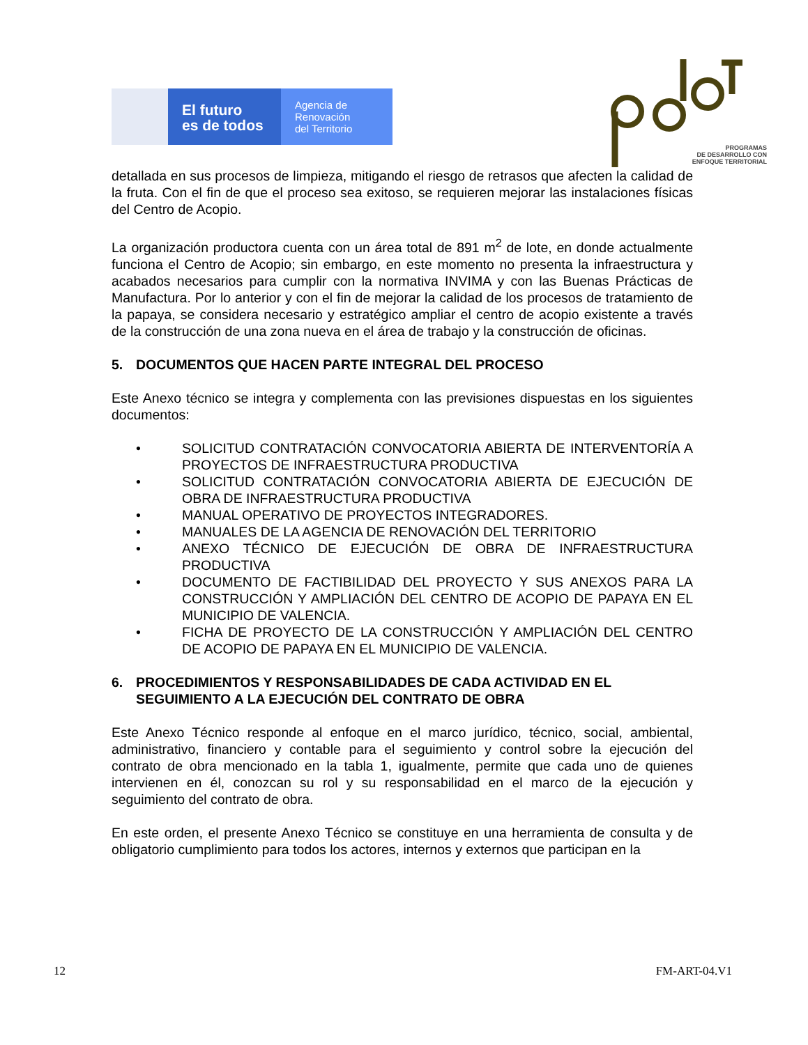El futuro
es de todos
Agencia de
Renovación
del Territorio
PROGRAMAS
DE DESARROLLO CON
ENFOQUE TERRITORIAL
detallada en sus procesos de limpieza, mitigando el riesgo de retrasos que afecten la calidad de la fruta. Con el fin de que el proceso sea exitoso, se requieren mejorar las instalaciones físicas del Centro de Acopio.
La organización productora cuenta con un área total de 891 m<sup>2</sup> de lote, en donde actualmente funciona el Centro de Acopio; sin embargo, en este momento no presenta la infraestructura y acabados necesarios para cumplir con la normativa INVIMA y con las Buenas Prácticas de Manufactura. Por lo anterior y con el fin de mejorar la calidad de los procesos de tratamiento de la papaya, se considera necesario y estratégico ampliar el centro de acopio existente a través de la construcción de una zona nueva en el área de trabajo y la construcción de oficinas.
5. DOCUMENTOS QUE HACEN PARTE INTEGRAL DEL PROCESO
Este Anexo técnico se integra y complementa con las previsiones dispuestas en los siguientes documentos:
• SOLICITUD CONTRATACIÓN CONVOCATORIA ABIERTA DE INTERVENTORÍA A PROYECTOS DE INFRAESTRUCTURA PRODUCTIVA
• SOLICITUD CONTRATACIÓN CONVOCATORIA ABIERTA DE EJECUCIÓN DE OBRA DE INFRAESTRUCTURA PRODUCTIVA
• MANUAL OPERATIVO DE PROYECTOS INTEGRADORES.
• MANUALES DE LA AGENCIA DE RENOVACIÓN DEL TERRITORIO
• ANEXO TÉCNICO DE EJECUCIÓN DE OBRA DE INFRAESTRUCTURA PRODUCTIVA
• DOCUMENTO DE FACTIBILIDAD DEL PROYECTO Y SUS ANEXOS PARA LA CONSTRUCCIÓN Y AMPLIACIÓN DEL CENTRO DE ACOPIO DE PAPAYA EN EL MUNICIPIO DE VALENCIA.
• FICHA DE PROYECTO DE LA CONSTRUCCIÓN Y AMPLIACIÓN DEL CENTRO DE ACOPIO DE PAPAYA EN EL MUNICIPIO DE VALENCIA.
6. PROCEDIMIENTOS Y RESPONSABILIDADES DE CADA ACTIVIDAD EN EL SEGUIMIENTO A LA EJECUCIÓN DEL CONTRATO DE OBRA
Este Anexo Técnico responde al enfoque en el marco jurídico, técnico, social, ambiental, administrativo, financiero y contable para el seguimiento y control sobre la ejecución del contrato de obra mencionado en la tabla 1, igualmente, permite que cada uno de quienes intervienen en él, conozcan su rol y su responsabilidad en el marco de la ejecución y seguimiento del contrato de obra.
En este orden, el presente Anexo Técnico se constituye en una herramienta de consulta y de obligatorio cumplimiento para todos los actores, internos y externos que participan en la
12 FM-ART-04.V1